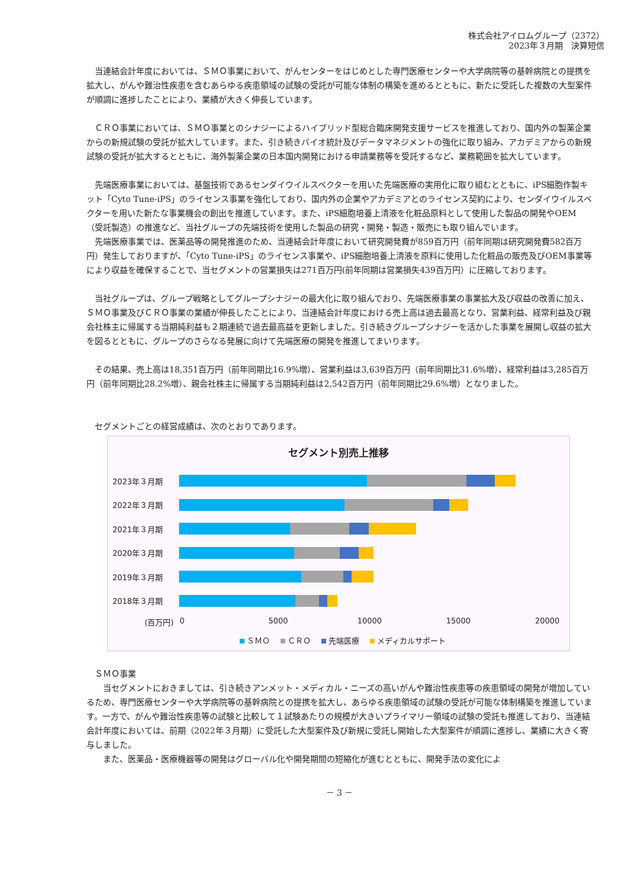株式会社アイロムグループ（2372）
2023年３月期　決算短信
　当連結会計年度においては、ＳＭＯ事業において、がんセンターをはじめとした専門医療センターや大学病院等の基幹病院との提携を拡大し、がんや難治性疾患を含むあらゆる疾患領域の試験の受託が可能な体制の構築を進めるとともに、新たに受託した複数の大型案件が順調に進捗したことにより、業績が大きく伸長しています。
　ＣＲＯ事業においては、ＳＭＯ事業とのシナジーによるハイブリッド型総合臨床開発支援サービスを推進しており、国内外の製薬企業からの新規試験の受託が拡大しています。また、引き続きバイオ統計及びデータマネジメントの強化に取り組み、アカデミアからの新規試験の受託が拡大するとともに、海外製薬企業の日本国内開発における申請業務等を受託するなど、業務範囲を拡大しています。
　先端医療事業においては、基盤技術であるセンダイウイルスベクターを用いた先端医療の実用化に取り組むとともに、iPS細胞作製キット「Cyto Tune-iPS」のライセンス事業を強化しており、国内外の企業やアカデミアとのライセンス契約により、センダイウイルスベクターを用いた新たな事業機会の創出を推進しています。また、iPS細胞培養上清液を化粧品原料として使用した製品の開発やOEM（受託製造）の推進など、当社グループの先端技術を使用した製品の研究・開発・製造・販売にも取り組んでいます。
　先端医療事業では、医薬品等の開発推進のため、当連結会計年度において研究開発費が859百万円（前年同期は研究開発費582百万円）発生しておりますが、「Cyto Tune-iPS」のライセンス事業や、iPS細胞培養上清液を原料に使用した化粧品の販売及びOEM事業等により収益を確保することで、当セグメントの営業損失は271百万円(前年同期は営業損失439百万円）に圧縮しております。
　当社グループは、グループ戦略としてグループシナジーの最大化に取り組んでおり、先端医療事業の事業拡大及び収益の改善に加え、ＳＭＯ事業及びＣＲＯ事業の業績が伸長したことにより、当連結会計年度における売上高は過去最高となり、営業利益、経常利益及び親会社株主に帰属する当期純利益も２期連続で過去最高益を更新しました。引き続きグループシナジーを活かした事業を展開し収益の拡大を図るとともに、グループのさらなる発展に向けて先端医療の開発を推進してまいります。
　その結果、売上高は18,351百万円（前年同期比16.9%増）、営業利益は3,639百万円（前年同期比31.6%増）、経常利益は3,285百万円（前年同期比28.2%増）、親会社株主に帰属する当期純利益は2,542百万円（前年同期比29.6%増）となりました。
　セグメントごとの経営成績は、次のとおりであります。
セグメント別売上推移
2023年３月期
2022年３月期
2021年３月期
2020年３月期
2019年３月期
2018年３月期
(百万円) 0 5000 10000 15000 20000
ＳＭＯ ＣＲＯ 先端医療 メディカルサポート
　ＳＭＯ事業
　　当セグメントにおきましては、引き続きアンメット・メディカル・ニーズの高いがんや難治性疾患等の疾患領域の開発が増加しているため、専門医療センターや大学病院等の基幹病院との提携を拡大し、あらゆる疾患領域の試験の受託が可能な体制構築を推進しています。一方で、がんや難治性疾患等の試験と比較して１試験あたりの規模が大きいプライマリー領域の試験の受託も推進しており、当連結会計年度においては、前期（2022年３月期）に受託した大型案件及び新規に受託し開始した大型案件が順調に進捗し、業績に大きく寄与しました。
　　また、医薬品・医療機器等の開発はグローバル化や開発期間の短縮化が進むとともに、開発手法の変化によ
－ 3 －